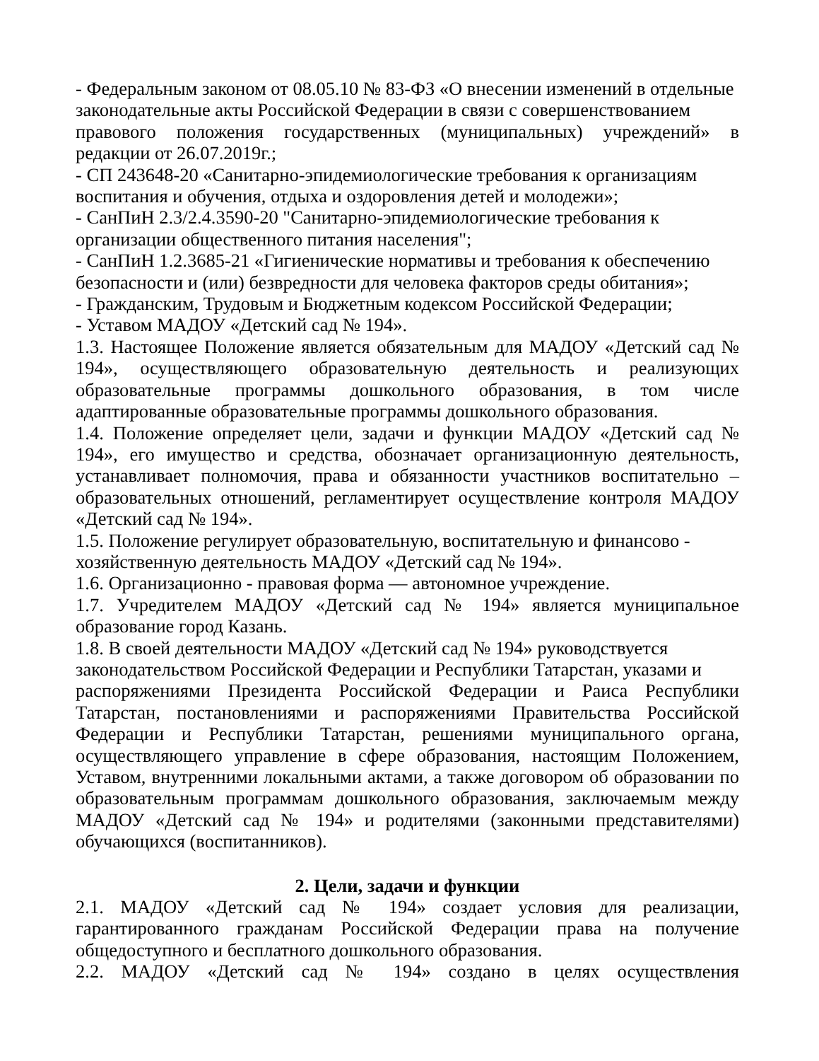- Федеральным законом от 08.05.10 № 83-ФЗ «О внесении изменений в отдельные законодательные акты Российской Федерации в связи с совершенствованием
правового положения государственных (муниципальных) учреждений» в редакции от 26.07.2019г.;
- СП 243648-20 «Санитарно-эпидемиологические требования к организациям воспитания и обучения, отдыха и оздоровления детей и молодежи»;
- СанПиН 2.3/2.4.3590-20 "Санитарно-эпидемиологические требования к организации общественного питания населения";
- СанПиН 1.2.3685-21 «Гигиенические нормативы и требования к обеспечению безопасности и (или) безвредности для человека факторов среды обитания»;
- Гражданским, Трудовым и Бюджетным кодексом Российской Федерации;
- Уставом МАДОУ «Детский сад № 194».
1.3. Настоящее Положение является обязательным для МАДОУ «Детский сад № 194», осуществляющего образовательную деятельность и реализующих образовательные программы дошкольного образования, в том числе адаптированные образовательные программы дошкольного образования.
1.4. Положение определяет цели, задачи и функции МАДОУ «Детский сад № 194», его имущество и средства, обозначает организационную деятельность, устанавливает полномочия, права и обязанности участников воспитательно – образовательных отношений, регламентирует осуществление контроля МАДОУ «Детский сад № 194».
1.5. Положение регулирует образовательную, воспитательную и финансово - хозяйственную деятельность МАДОУ «Детский сад № 194».
1.6. Организационно - правовая форма — автономное учреждение.
1.7. Учредителем МАДОУ «Детский сад № 194» является муниципальное образование город Казань.
1.8. В своей деятельности МАДОУ «Детский сад № 194» руководствуется законодательством Российской Федерации и Республики Татарстан, указами и
распоряжениями Президента Российской Федерации и Раиса Республики Татарстан, постановлениями и распоряжениями Правительства Российской Федерации и Республики Татарстан, решениями муниципального органа, осуществляющего управление в сфере образования, настоящим Положением, Уставом, внутренними локальными актами, а также договором об образовании по образовательным программам дошкольного образования, заключаемым между МАДОУ «Детский сад № 194» и родителями (законными представителями) обучающихся (воспитанников).
2. Цели, задачи и функции
2.1. МАДОУ «Детский сад № 194» создает условия для реализации, гарантированного гражданам Российской Федерации права на получение общедоступного и бесплатного дошкольного образования.
2.2. МАДОУ «Детский сад № 194» создано в целях осуществления